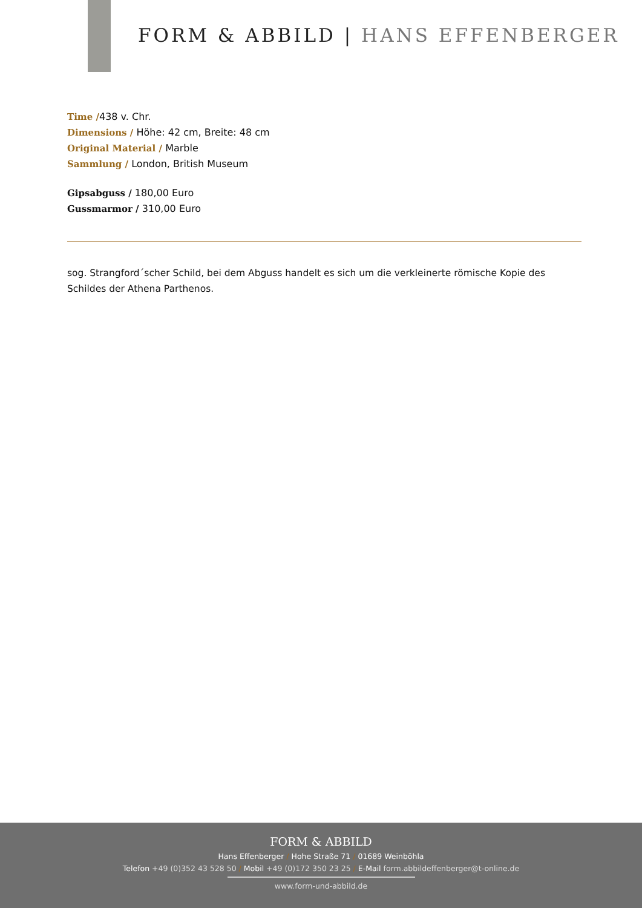FORM & ABBILD | HANS EFFENBERGER
Time /438 v. Chr.
Dimensions / Höhe: 42 cm, Breite: 48 cm
Original Material / Marble
Sammlung / London, British Museum
Gipsabguss / 180,00 Euro
Gussmarmor / 310,00 Euro
sog. Strangford´scher Schild, bei dem Abguss handelt es sich um die verkleinerte römische Kopie des Schildes der Athena Parthenos.
FORM & ABBILD
Hans Effenberger / Hohe Straße 71 / 01689 Weinböhla
Telefon +49 (0)352 43 528 50 / Mobil +49 (0)172 350 23 25 / E-Mail form.abbildeffenberger@t-online.de
www.form-und-abbild.de